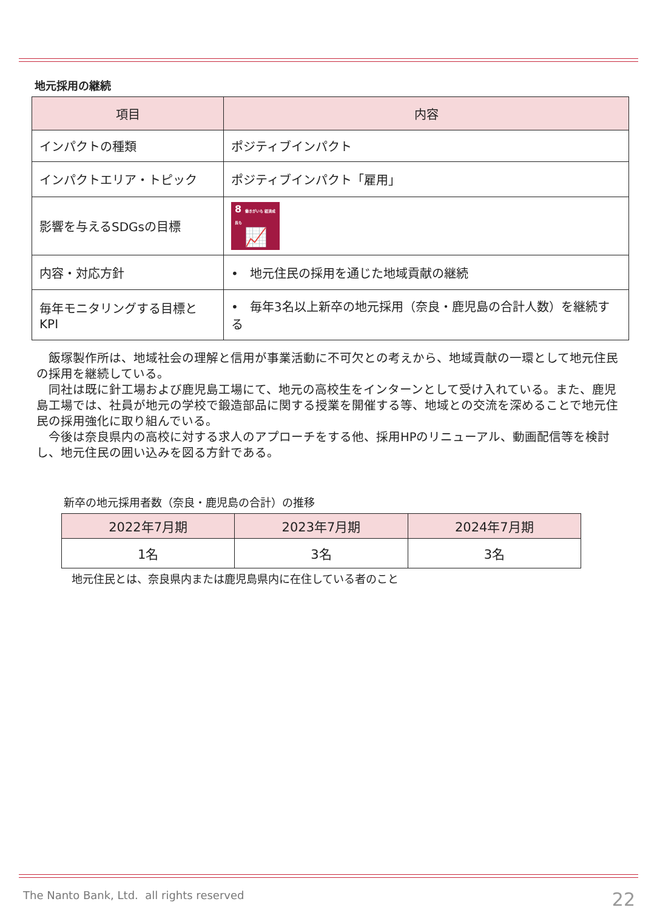地元採用の継続
| 項目 | 内容 |
| --- | --- |
| インパクトの種類 | ポジティブインパクト |
| インパクトエリア・トピック | ポジティブインパクト「雇用」 |
| 影響を与えるSDGsの目標 | 8 働きがいも 経済成長も 📈 |
| 内容・対応方針 | • 地元住民の採用を通じた地域貢献の継続 |
| 毎年モニタリングする目標とKPI | • 毎年3名以上新卒の地元採用（奈良・鹿児島の合計人数）を継続する |
　飯塚製作所は、地域社会の理解と信用が事業活動に不可欠との考えから、地域貢献の一環として地元住民の採用を継続している。
　同社は既に針工場および鹿児島工場にて、地元の高校生をインターンとして受け入れている。また、鹿児島工場では、社員が地元の学校で鍛造部品に関する授業を開催する等、地域との交流を深めることで地元住民の採用強化に取り組んでいる。
　今後は奈良県内の高校に対する求人のアプローチをする他、採用HPのリニューアル、動画配信等を検討し、地元住民の囲い込みを図る方針である。
新卒の地元採用者数（奈良・鹿児島の合計）の推移
| 2022年7月期 | 2023年7月期 | 2024年7月期 |
| --- | --- | --- |
| 1名 | 3名 | 3名 |
地元住民とは、奈良県内または鹿児島県内に在住している者のこと
The Nanto Bank, Ltd. all rights reserved
22